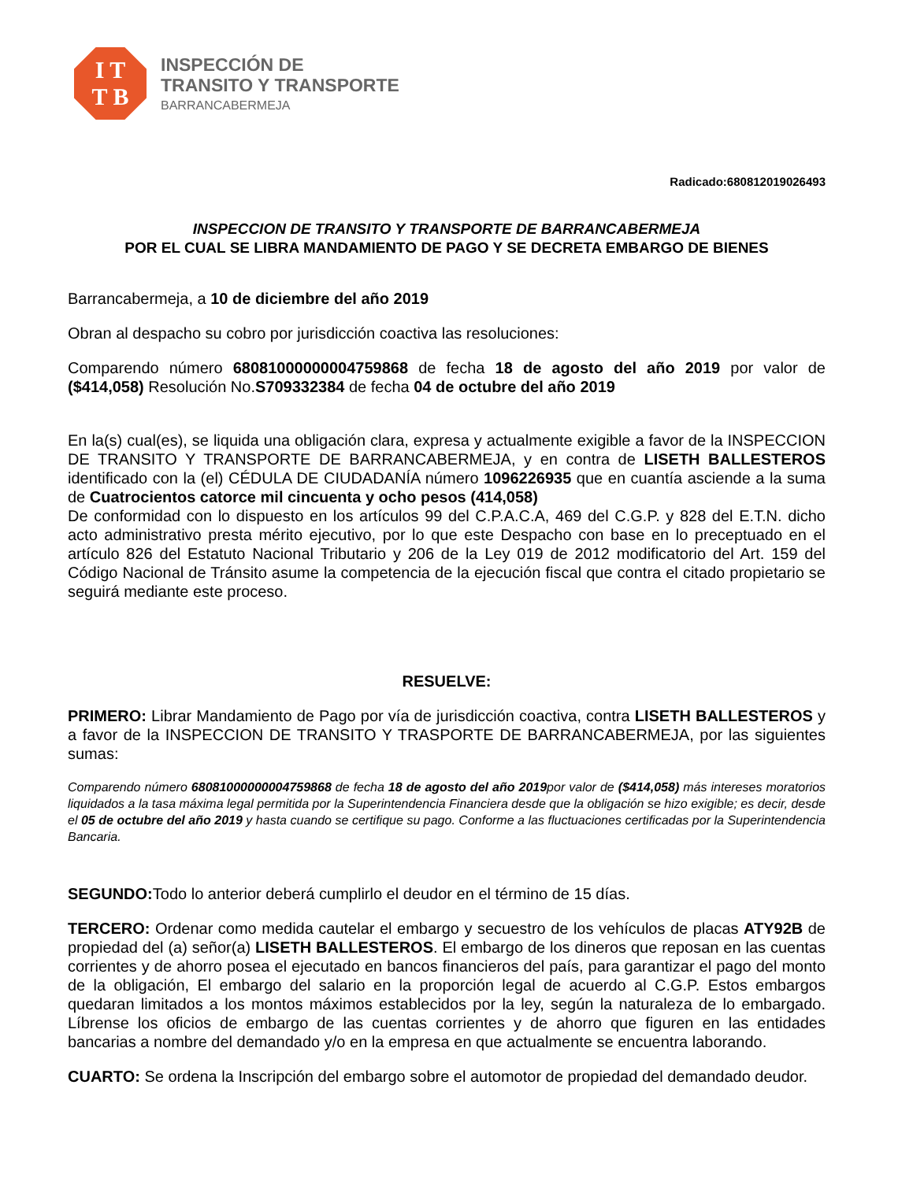I T
T B
INSPECCIÓN DE
TRANSITO Y TRANSPORTE
BARRANCABERMEJA
Radicado:680812019026493
INSPECCION DE TRANSITO Y TRANSPORTE DE BARRANCABERMEJA
POR EL CUAL SE LIBRA MANDAMIENTO DE PAGO Y SE DECRETA EMBARGO DE BIENES
Barrancabermeja, a 10 de diciembre del año 2019
Obran al despacho su cobro por jurisdicción coactiva las resoluciones:
Comparendo número 68081000000004759868 de fecha 18 de agosto del año 2019 por valor de ($414,058) Resolución No.S709332384 de fecha 04 de octubre del año 2019
En la(s) cual(es), se liquida una obligación clara, expresa y actualmente exigible a favor de la INSPECCION DE TRANSITO Y TRANSPORTE DE BARRANCABERMEJA, y en contra de LISETH BALLESTEROS identificado con la (el) CÉDULA DE CIUDADANÍA número 1096226935 que en cuantía asciende a la suma de Cuatrocientos catorce mil cincuenta y ocho pesos (414,058)
De conformidad con lo dispuesto en los artículos 99 del C.P.A.C.A, 469 del C.G.P. y 828 del E.T.N. dicho acto administrativo presta mérito ejecutivo, por lo que este Despacho con base en lo preceptuado en el artículo 826 del Estatuto Nacional Tributario y 206 de la Ley 019 de 2012 modificatorio del Art. 159 del Código Nacional de Tránsito asume la competencia de la ejecución fiscal que contra el citado propietario se seguirá mediante este proceso.
RESUELVE:
PRIMERO: Librar Mandamiento de Pago por vía de jurisdicción coactiva, contra LISETH BALLESTEROS y a favor de la INSPECCION DE TRANSITO Y TRASPORTE DE BARRANCABERMEJA, por las siguientes sumas:
Comparendo número 68081000000004759868 de fecha 18 de agosto del año 2019por valor de ($414,058) más intereses moratorios liquidados a la tasa máxima legal permitida por la Superintendencia Financiera desde que la obligación se hizo exigible; es decir, desde el 05 de octubre del año 2019 y hasta cuando se certifique su pago. Conforme a las fluctuaciones certificadas por la Superintendencia Bancaria.
SEGUNDO: Todo lo anterior deberá cumplirlo el deudor en el término de 15 días.
TERCERO: Ordenar como medida cautelar el embargo y secuestro de los vehículos de placas ATY92B de propiedad del (a) señor(a) LISETH BALLESTEROS. El embargo de los dineros que reposan en las cuentas corrientes y de ahorro posea el ejecutado en bancos financieros del país, para garantizar el pago del monto de la obligación, El embargo del salario en la proporción legal de acuerdo al C.G.P. Estos embargos quedaran limitados a los montos máximos establecidos por la ley, según la naturaleza de lo embargado. Líbrense los oficios de embargo de las cuentas corrientes y de ahorro que figuren en las entidades bancarias a nombre del demandado y/o en la empresa en que actualmente se encuentra laborando.
CUARTO: Se ordena la Inscripción del embargo sobre el automotor de propiedad del demandado deudor.